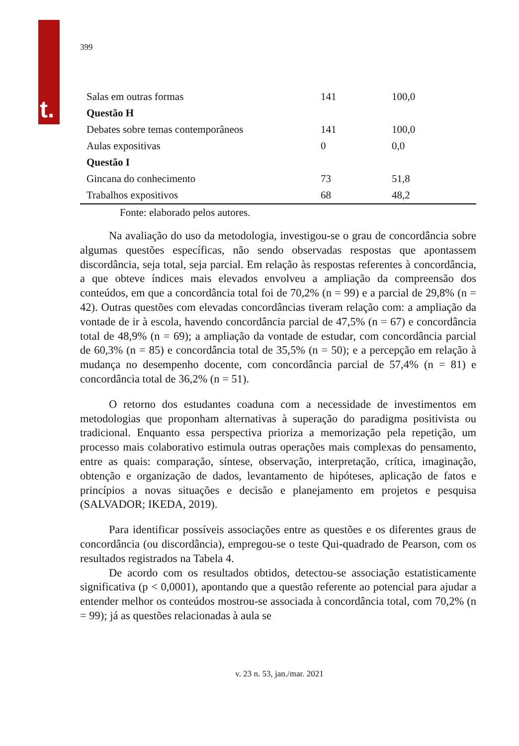t.
399
| Salas em outras formas | 141 | 100,0 |
| Questão H | | |
| Debates sobre temas contemporâneos | 141 | 100,0 |
| Aulas expositivas | 0 | 0,0 |
| Questão I | | |
| Gincana do conhecimento | 73 | 51,8 |
| Trabalhos expositivos | 68 | 48,2 |
Fonte: elaborado pelos autores.
Na avaliação do uso da metodologia, investigou-se o grau de concordância sobre algumas questões específicas, não sendo observadas respostas que apontassem discordância, seja total, seja parcial. Em relação às respostas referentes à concordância, a que obteve índices mais elevados envolveu a ampliação da compreensão dos conteúdos, em que a concordância total foi de 70,2% (n = 99) e a parcial de 29,8% (n = 42). Outras questões com elevadas concordâncias tiveram relação com: a ampliação da vontade de ir à escola, havendo concordância parcial de 47,5% (n = 67) e concordância total de 48,9% (n = 69); a ampliação da vontade de estudar, com concordância parcial de 60,3% (n = 85) e concordância total de 35,5% (n = 50); e a percepção em relação à mudança no desempenho docente, com concordância parcial de 57,4% (n = 81) e concordância total de 36,2% (n = 51).
O retorno dos estudantes coaduna com a necessidade de investimentos em metodologias que proponham alternativas à superação do paradigma positivista ou tradicional. Enquanto essa perspectiva prioriza a memorização pela repetição, um processo mais colaborativo estimula outras operações mais complexas do pensamento, entre as quais: comparação, síntese, observação, interpretação, crítica, imaginação, obtenção e organização de dados, levantamento de hipóteses, aplicação de fatos e princípios a novas situações e decisão e planejamento em projetos e pesquisa (SALVADOR; IKEDA, 2019).
Para identificar possíveis associações entre as questões e os diferentes graus de concordância (ou discordância), empregou-se o teste Qui-quadrado de Pearson, com os resultados registrados na Tabela 4.
De acordo com os resultados obtidos, detectou-se associação estatisticamente significativa (p < 0,0001), apontando que a questão referente ao potencial para ajudar a entender melhor os conteúdos mostrou-se associada à concordância total, com 70,2% (n = 99); já as questões relacionadas à aula se
v. 23 n. 53, jan./mar. 2021